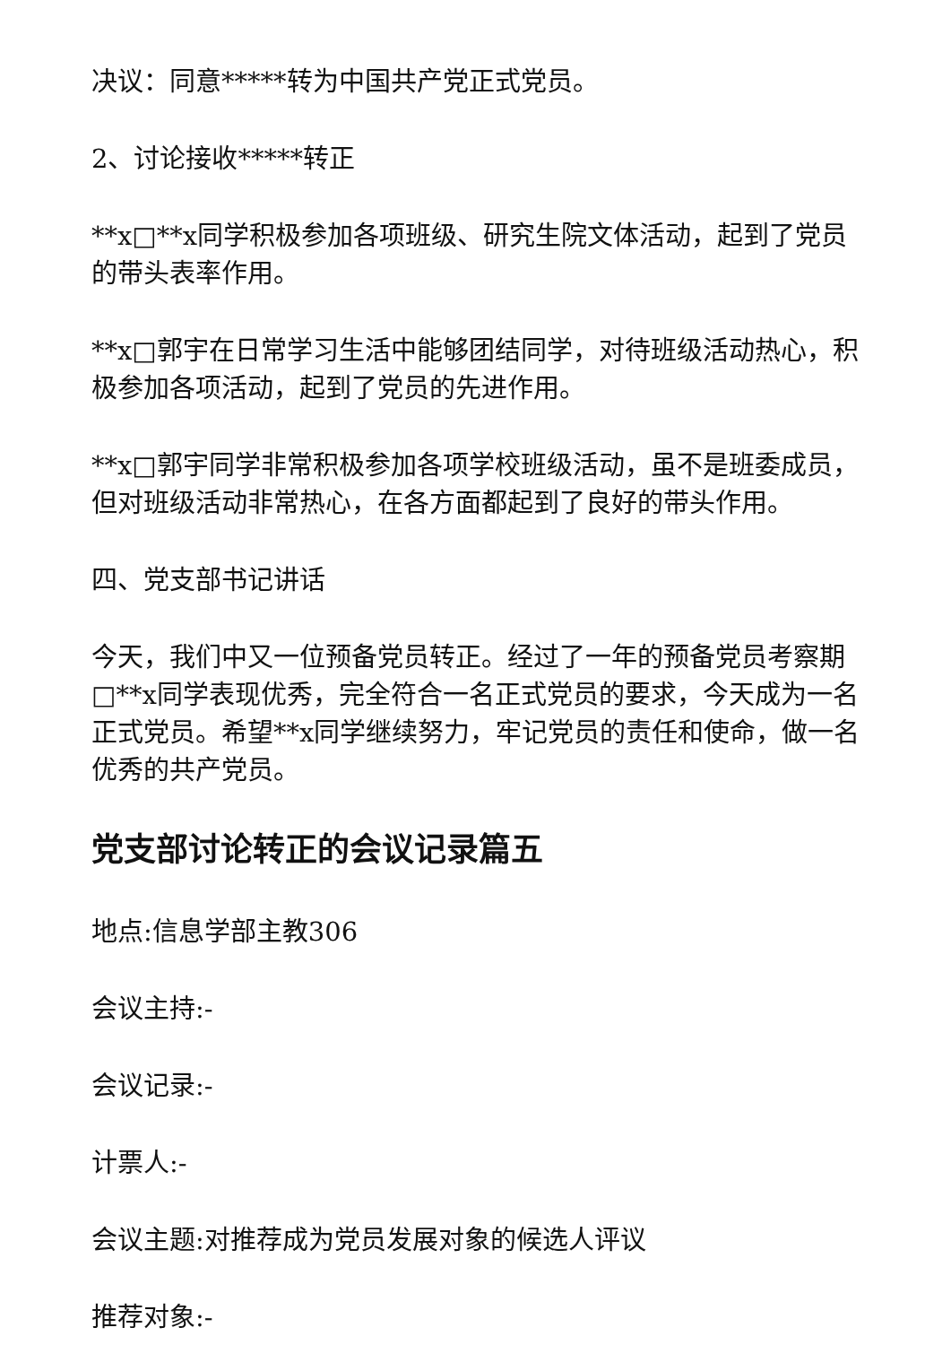决议：同意*****转为中国共产党正式党员。
2、讨论接收*****转正
**x□**x同学积极参加各项班级、研究生院文体活动，起到了党员的带头表率作用。
**x□郭宇在日常学习生活中能够团结同学，对待班级活动热心，积极参加各项活动，起到了党员的先进作用。
**x□郭宇同学非常积极参加各项学校班级活动，虽不是班委成员，但对班级活动非常热心，在各方面都起到了良好的带头作用。
四、党支部书记讲话
今天，我们中又一位预备党员转正。经过了一年的预备党员考察期□**x同学表现优秀，完全符合一名正式党员的要求，今天成为一名正式党员。希望**x同学继续努力，牢记党员的责任和使命，做一名优秀的共产党员。
党支部讨论转正的会议记录篇五
地点:信息学部主教306
会议主持:-
会议记录:-
计票人:-
会议主题:对推荐成为党员发展对象的候选人评议
推荐对象:-